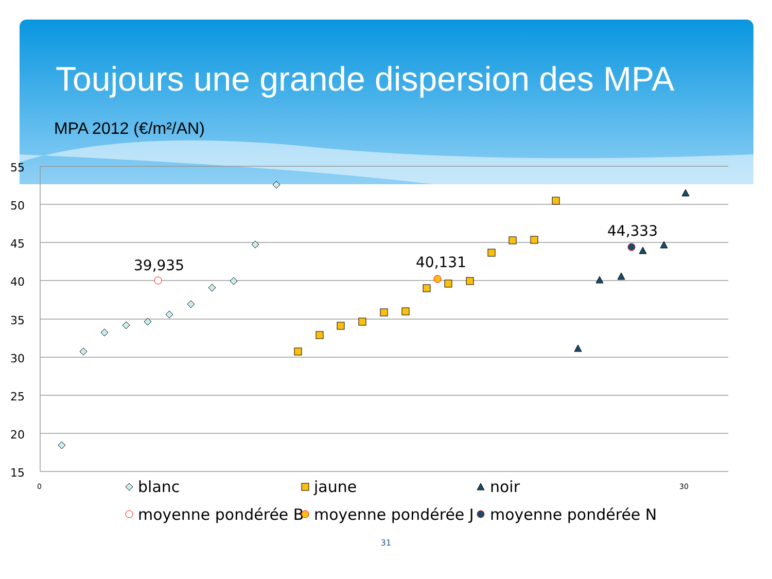Toujours une grande dispersion des MPA
MPA 2012 (€/m²/AN)
55
50
45
40
35
30
25
20
15
0
30
39,935
40,131
44,333
blanc
jaune
noir
moyenne pondérée B
moyenne pondérée J
moyenne pondérée N
31